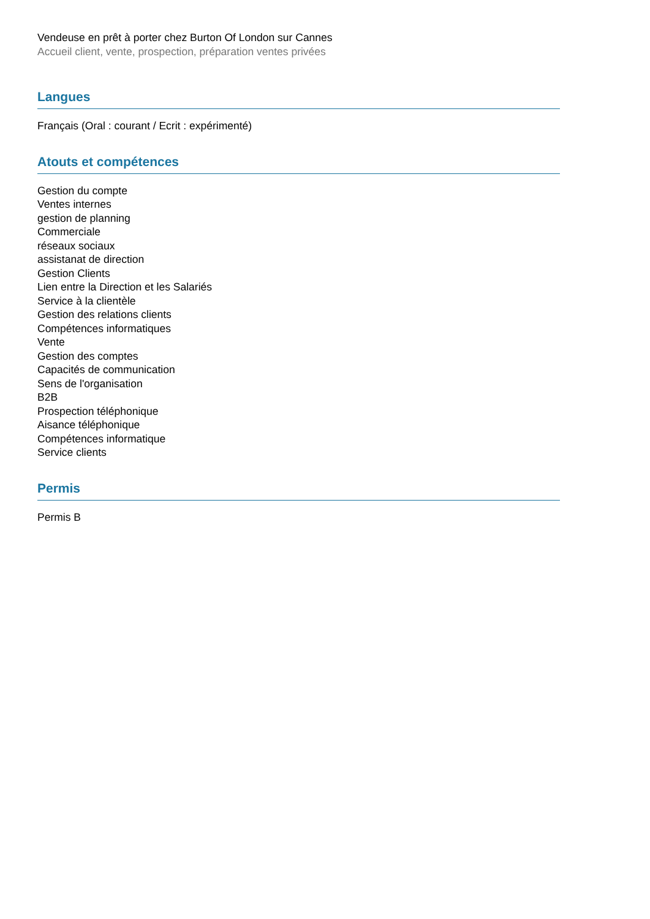Vendeuse en prêt à porter chez Burton Of London sur Cannes
Accueil client, vente, prospection, préparation ventes privées
Langues
Français (Oral : courant / Ecrit : expérimenté)
Atouts et compétences
Gestion du compte
Ventes internes
gestion de planning
Commerciale
réseaux sociaux
assistanat de direction
Gestion Clients
Lien entre la Direction et les Salariés
Service à la clientèle
Gestion des relations clients
Compétences informatiques
Vente
Gestion des comptes
Capacités de communication
Sens de l'organisation
B2B
Prospection téléphonique
Aisance téléphonique
Compétences informatique
Service clients
Permis
Permis B